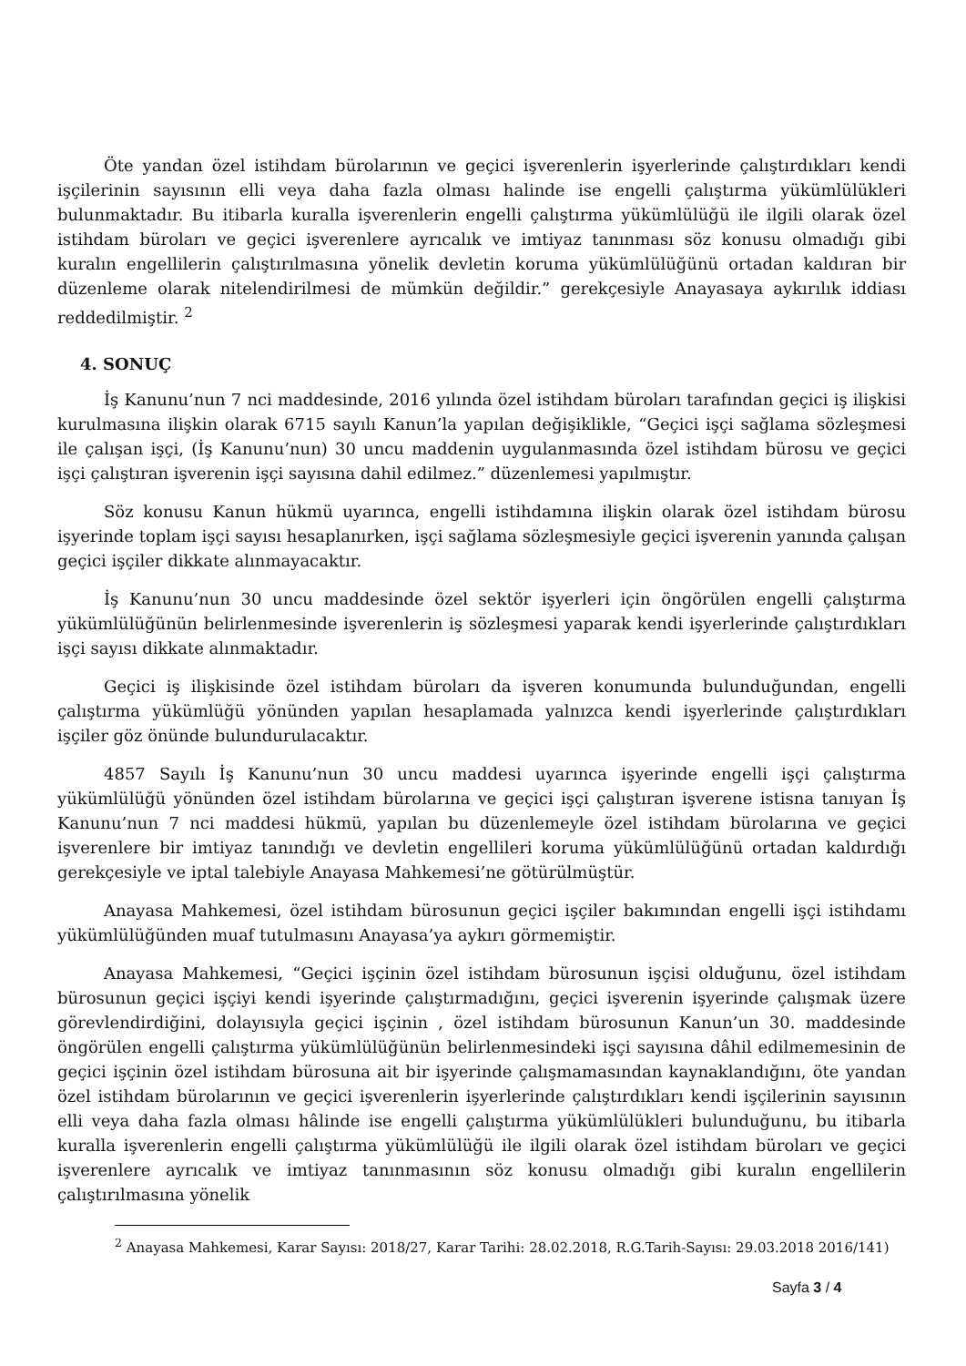Öte yandan özel istihdam bürolarının ve geçici işverenlerin işyerlerinde çalıştırdıkları kendi işçilerinin sayısının elli veya daha fazla olması halinde ise engelli çalıştırma yükümlülükleri bulunmaktadır. Bu itibarla kuralla işverenlerin engelli çalıştırma yükümlülüğü ile ilgili olarak özel istihdam büroları ve geçici işverenlere ayrıcalık ve imtiyaz tanınması söz konusu olmadığı gibi kuralın engellilerin çalıştırılmasına yönelik devletin koruma yükümlülüğünü ortadan kaldıran bir düzenleme olarak nitelendirilmesi de mümkün değildir.” gerekçesiyle Anayasaya aykırılık iddiası reddedilmiştir. <sup>2</sup>
4. SONUÇ
İş Kanunu’nun 7 nci maddesinde, 2016 yılında özel istihdam büroları tarafından geçici iş ilişkisi kurulmasına ilişkin olarak 6715 sayılı Kanun’la yapılan değişiklikle, “Geçici işçi sağlama sözleşmesi ile çalışan işçi, (İş Kanunu’nun) 30 uncu maddenin uygulanmasında özel istihdam bürosu ve geçici işçi çalıştıran işverenin işçi sayısına dahil edilmez.” düzenlemesi yapılmıştır.
Söz konusu Kanun hükmü uyarınca, engelli istihdamına ilişkin olarak özel istihdam bürosu işyerinde toplam işçi sayısı hesaplanırken, işçi sağlama sözleşmesiyle geçici işverenin yanında çalışan geçici işçiler dikkate alınmayacaktır.
İş Kanunu’nun 30 uncu maddesinde özel sektör işyerleri için öngörülen engelli çalıştırma yükümlülüğünün belirlenmesinde işverenlerin iş sözleşmesi yaparak kendi işyerlerinde çalıştırdıkları işçi sayısı dikkate alınmaktadır.
Geçici iş ilişkisinde özel istihdam büroları da işveren konumunda bulunduğundan, engelli çalıştırma yükümlüğü yönünden yapılan hesaplamada yalnızca kendi işyerlerinde çalıştırdıkları işçiler göz önünde bulundurulacaktır.
4857 Sayılı İş Kanunu’nun 30 uncu maddesi uyarınca işyerinde engelli işçi çalıştırma yükümlülüğü yönünden özel istihdam bürolarına ve geçici işçi çalıştıran işverene istisna tanıyan İş Kanunu’nun 7 nci maddesi hükmü, yapılan bu düzenlemeyle özel istihdam bürolarına ve geçici işverenlere bir imtiyaz tanındığı ve devletin engellileri koruma yükümlülüğünü ortadan kaldırdığı gerekçesiyle ve iptal talebiyle Anayasa Mahkemesi’ne götürülmüştür.
Anayasa Mahkemesi, özel istihdam bürosunun geçici işçiler bakımından engelli işçi istihdamı yükümlülüğünden muaf tutulmasını Anayasa’ya aykırı görmemiştir.
Anayasa Mahkemesi, “Geçici işçinin özel istihdam bürosunun işçisi olduğunu, özel istihdam bürosunun geçici işçiyi kendi işyerinde çalıştırmadığını, geçici işverenin işyerinde çalışmak üzere görevlendirdiğini, dolayısıyla geçici işçinin , özel istihdam bürosunun Kanun’un 30. maddesinde öngörülen engelli çalıştırma yükümlülüğünün belirlenmesindeki işçi sayısına dâhil edilmemesinin de geçici işçinin özel istihdam bürosuna ait bir işyerinde çalışmamasından kaynaklandığını, öte yandan özel istihdam bürolarının ve geçici işverenlerin işyerlerinde çalıştırdıkları kendi işçilerinin sayısının elli veya daha fazla olması hâlinde ise engelli çalıştırma yükümlülükleri bulunduğunu, bu itibarla kuralla işverenlerin engelli çalıştırma yükümlülüğü ile ilgili olarak özel istihdam büroları ve geçici işverenlere ayrıcalık ve imtiyaz tanınmasının söz konusu olmadığı gibi kuralın engellilerin çalıştırılmasına yönelik
<sup>2</sup> Anayasa Mahkemesi, Karar Sayısı: 2018/27, Karar Tarihi: 28.02.2018, R.G.Tarih-Sayısı: 29.03.2018 2016/141)
Sayfa 3 / 4